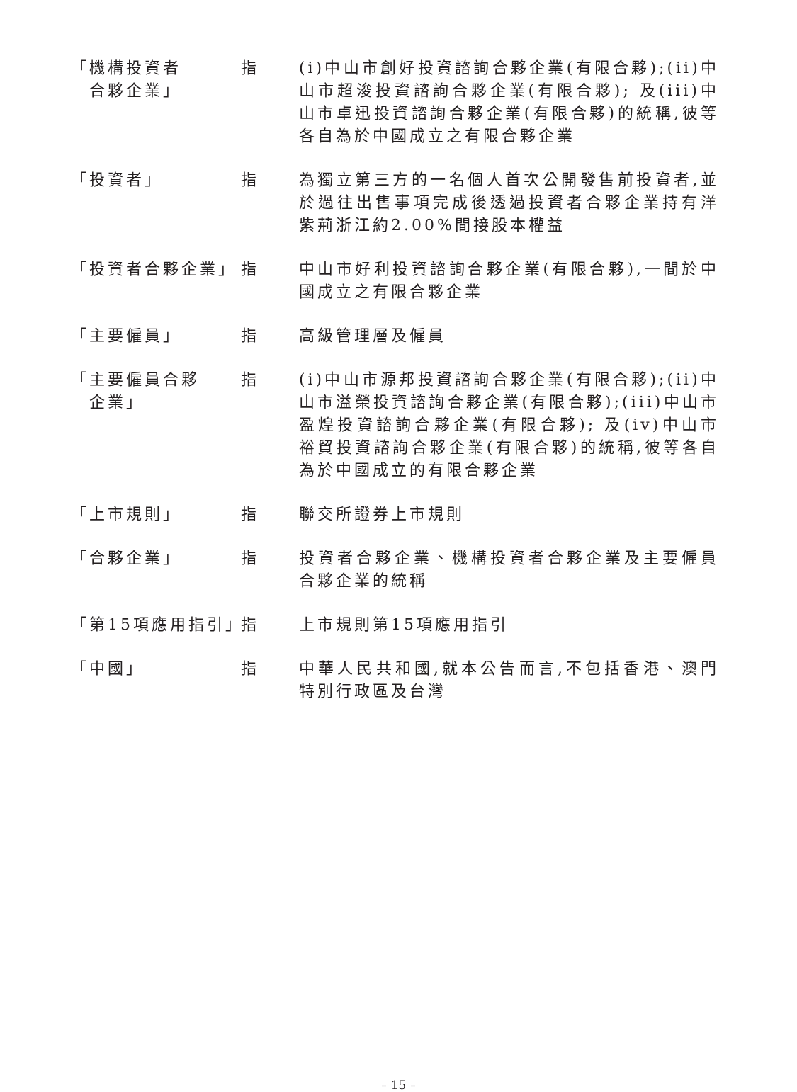「機構投資者
合夥企業」
指 (i)中山市創好投資諮詢合夥企業(有限合夥);(ii)中山市超浚投資諮詢合夥企業(有限合夥); 及(iii)中山市卓迅投資諮詢合夥企業(有限合夥)的統稱,彼等各自為於中國成立之有限合夥企業
「投資者」 指 為獨立第三方的一名個人首次公開發售前投資者,並於過往出售事項完成後透過投資者合夥企業持有洋紫荊浙江約2.00%間接股本權益
「投資者合夥企業」 指 中山市好利投資諮詢合夥企業(有限合夥),一間於中國成立之有限合夥企業
「主要僱員」 指 高級管理層及僱員
「主要僱員合夥
企業」
指 (i)中山市源邦投資諮詢合夥企業(有限合夥);(ii)中山市溢榮投資諮詢合夥企業(有限合夥);(iii)中山市盈煌投資諮詢合夥企業(有限合夥); 及(iv)中山市裕貿投資諮詢合夥企業(有限合夥)的統稱,彼等各自為於中國成立的有限合夥企業
「上市規則」 指 聯交所證券上市規則
「合夥企業」 指 投資者合夥企業、機構投資者合夥企業及主要僱員合夥企業的統稱
「第15項應用指引」
指 上市規則第15項應用指引
「中國」 指 中華人民共和國,就本公告而言,不包括香港、澳門特別行政區及台灣
– 15 –